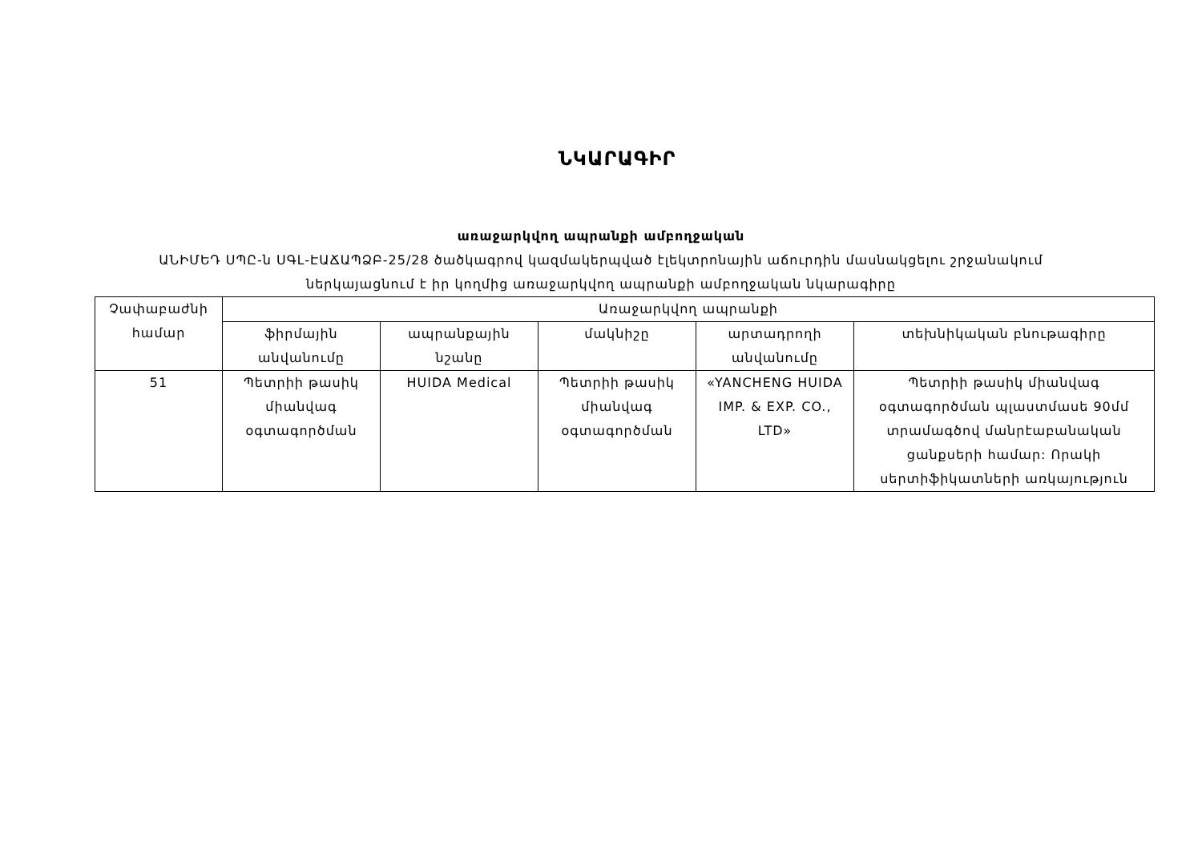ՆԿԱՐԱԳԻՐ
առաջարկվող ապրանքի ամբողջական
ԱՆԻՄԵԴ ՍՊԸ-ն ՍԳԼ-ԷԱՃԱՊՁԲ-25/28 ծածկագրով կազմակերպված էլեկտրոնային աճուրդին մասնակցելու շրջանակում
ներկայացնում է իր կողմից առաջարկվող ապրանքի ամբողջական նկարագիրը
| Չափաբաժնի համար | Առաջարկվող ապրանքի | | | | |
| --- | --- | --- | --- | --- | --- |
| | ֆիրմային անվանումը | ապրանքային նշանը | մակնիշը | արտադրողի անվանումը | տեխնիկական բնութագիրը |
| 51 | Պետրիի թասիկ միանվագ օգտագործման | HUIDA Medical | Պետրիի թասիկ միանվագ օգտագործման | «YANCHENG HUIDA IMP. & EXP. CO., LTD» | Պետրիի թասիկ միանվագ օգտագործման պլաստմասե 90մմ տրամագծով մանրէաբանական ցանքսերի համար: Որակի սերտիֆիկատների առկայություն |